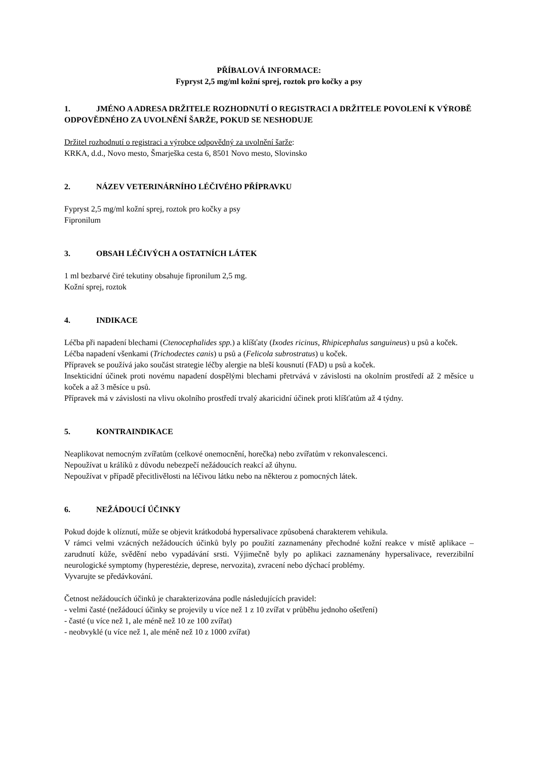PŘÍBALOVÁ INFORMACE:
Fypryst 2,5 mg/ml kožní sprej, roztok pro kočky a psy
1. JMÉNO A ADRESA DRŽITELE ROZHODNUTÍ O REGISTRACI A DRŽITELE POVOLENÍ K VÝROBĚ ODPOVĚDNÉHO ZA UVOLNĚNÍ ŠARŽE, POKUD SE NESHODUJE
Držitel rozhodnutí o registraci a výrobce odpovědný za uvolnění šarže:
KRKA, d.d., Novo mesto, Šmarješka cesta 6, 8501 Novo mesto, Slovinsko
2. NÁZEV VETERINÁRNÍHO LÉČIVÉHO PŘÍPRAVKU
Fypryst 2,5 mg/ml kožní sprej, roztok pro kočky a psy
Fipronilum
3. OBSAH LÉČIVÝCH A OSTATNÍCH LÁTEK
1 ml bezbarvé čiré tekutiny obsahuje fipronilum 2,5 mg.
Kožní sprej, roztok
4. INDIKACE
Léčba při napadení blechami (Ctenocephalides spp.) a klíšťaty (Ixodes ricinus, Rhipicephalus sanguineus) u psů a koček.
Léčba napadení všenkami (Trichodectes canis) u psů a (Felicola subrostratus) u koček.
Přípravek se používá jako součást strategie léčby alergie na bleší kousnutí (FAD) u psů a koček.
Insekticidní účinek proti novému napadení dospělými blechami přetrvává v závislosti na okolním prostředí až 2 měsíce u koček a až 3 měsíce u psů.
Přípravek má v závislosti na vlivu okolního prostředí trvalý akaricidní účinek proti klíšťatům až 4 týdny.
5. KONTRAINDIKACE
Neaplikovat nemocným zvířatům (celkové onemocnění, horečka) nebo zvířatům v rekonvalescenci.
Nepoužívat u králíků z důvodu nebezpečí nežádoucích reakcí až úhynu.
Nepoužívat v případě přecitlivělosti na léčivou látku nebo na některou z pomocných látek.
6. NEŽÁDOUCÍ ÚČINKY
Pokud dojde k olíznutí, může se objevit krátkodobá hypersalivace způsobená charakterem vehikula.
V rámci velmi vzácných nežádoucích účinků byly po použití zaznamenány přechodné kožní reakce v místě aplikace – zarudnutí kůže, svědění nebo vypadávání srsti. Výjimečně byly po aplikaci zaznamenány hypersalivace, reverzibilní neurologické symptomy (hyperestézie, deprese, nervozita), zvracení nebo dýchací problémy.
Vyvarujte se předávkování.
Četnost nežádoucích účinků je charakterizována podle následujících pravidel:
- velmi časté (nežádoucí účinky se projevily u více než 1 z 10 zvířat v průběhu jednoho ošetření)
- časté (u více než 1, ale méně než 10 ze 100 zvířat)
- neobvyklé (u více než 1, ale méně než 10 z 1000 zvířat)